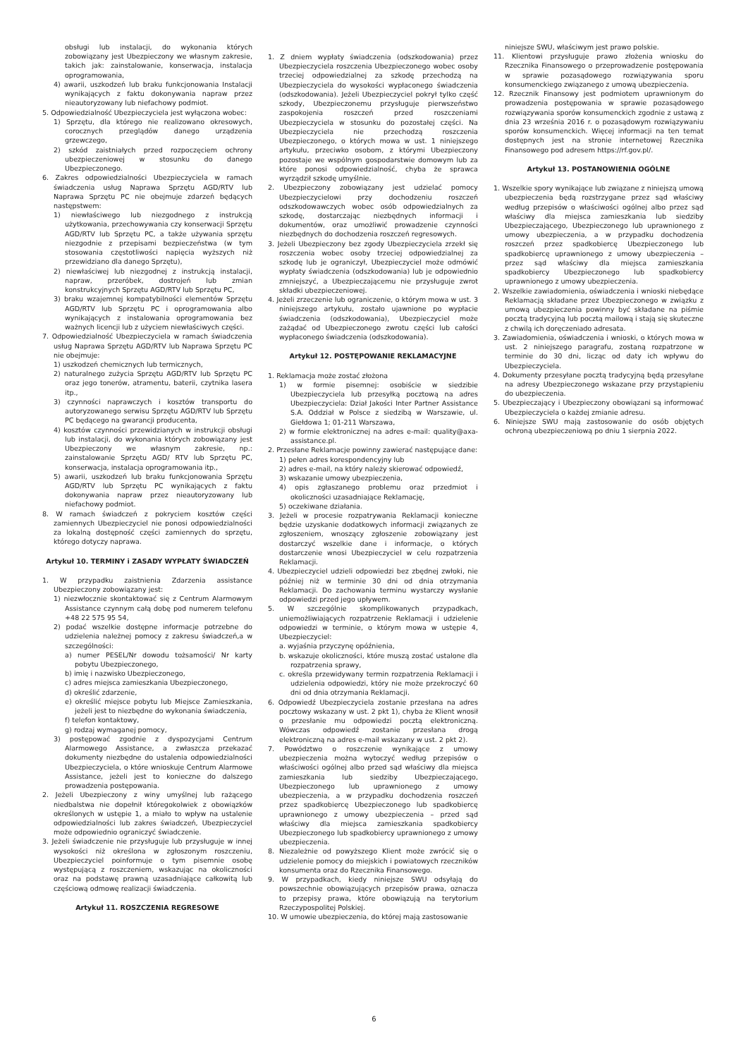obsługi lub instalacji, do wykonania których zobowiązany jest Ubezpieczony we własnym zakresie, takich jak: zainstalowanie, konserwacja, instalacja oprogramowania,
4) awarii, uszkodzeń lub braku funkcjonowania Instalacji wynikających z faktu dokonywania napraw przez nieautoryzowany lub niefachowy podmiot.
5. Odpowiedzialność Ubezpieczyciela jest wyłączona wobec:
1) Sprzętu, dla którego nie realizowano okresowych, corocznych przeglądów danego urządzenia grzewczego,
2) szkód zaistniałych przed rozpoczęciem ochrony ubezpieczeniowej w stosunku do danego Ubezpieczonego.
6. Zakres odpowiedzialności Ubezpieczyciela w ramach świadczenia usług Naprawa Sprzętu AGD/RTV lub Naprawa Sprzętu PC nie obejmuje zdarzeń będących następstwem:
1) niewłaściwego lub niezgodnego z instrukcją użytkowania, przechowywania czy konserwacji Sprzętu AGD/RTV lub Sprzętu PC, a także używania sprzętu niezgodnie z przepisami bezpieczeństwa (w tym stosowania częstotliwości napięcia wyższych niż przewidziano dla danego Sprzętu),
2) niewłaściwej lub niezgodnej z instrukcją instalacji, napraw, przeróbek, dostrojeń lub zmian konstrukcyjnych Sprzętu AGD/RTV lub Sprzętu PC,
3) braku wzajemnej kompatybilności elementów Sprzętu AGD/RTV lub Sprzętu PC i oprogramowania albo wynikających z instalowania oprogramowania bez ważnych licencji lub z użyciem niewłaściwych części.
7. Odpowiedzialność Ubezpieczyciela w ramach świadczenia usług Naprawa Sprzętu AGD/RTV lub Naprawa Sprzętu PC nie obejmuje:
1) uszkodzeń chemicznych lub termicznych,
2) naturalnego zużycia Sprzętu AGD/RTV lub Sprzętu PC oraz jego tonerów, atramentu, baterii, czytnika lasera itp.,
3) czynności naprawczych i kosztów transportu do autoryzowanego serwisu Sprzętu AGD/RTV lub Sprzętu PC będącego na gwarancji producenta,
4) kosztów czynności przewidzianych w instrukcji obsługi lub instalacji, do wykonania których zobowiązany jest Ubezpieczony we własnym zakresie, np.: zainstalowanie Sprzętu AGD/ RTV lub Sprzętu PC, konserwacja, instalacja oprogramowania itp.,
5) awarii, uszkodzeń lub braku funkcjonowania Sprzętu AGD/RTV lub Sprzętu PC wynikających z faktu dokonywania napraw przez nieautoryzowany lub niefachowy podmiot.
8. W ramach świadczeń z pokryciem kosztów części zamiennych Ubezpieczyciel nie ponosi odpowiedzialności za lokalną dostępność części zamiennych do sprzętu, którego dotyczy naprawa.
Artykuł 10. TERMINY i ZASADY WYPŁATY ŚWIADCZEŃ
1. W przypadku zaistnienia Zdarzenia assistance Ubezpieczony zobowiązany jest:
1) niezwłocznie skontaktować się z Centrum Alarmowym Assistance czynnym całą dobę pod numerem telefonu +48 22 575 95 54,
2) podać wszelkie dostępne informacje potrzebne do udzielenia należnej pomocy z zakresu świadczeń,a w szczególności:
a) numer PESEL/Nr dowodu tożsamości/ Nr karty pobytu Ubezpieczonego,
b) imię i nazwisko Ubezpieczonego,
c) adres miejsca zamieszkania Ubezpieczonego,
d) określić zdarzenie,
e) określić miejsce pobytu lub Miejsce Zamieszkania, jeżeli jest to niezbędne do wykonania świadczenia,
f) telefon kontaktowy,
g) rodzaj wymaganej pomocy,
3) postępować zgodnie z dyspozycjami Centrum Alarmowego Assistance, a zwłaszcza przekazać dokumenty niezbędne do ustalenia odpowiedzialności Ubezpieczyciela, o które wnioskuje Centrum Alarmowe Assistance, jeżeli jest to konieczne do dalszego prowadzenia postępowania.
2. Jeżeli Ubezpieczony z winy umyślnej lub rażącego niedbalstwa nie dopełnił któregokolwiek z obowiązków określonych w ustępie 1, a miało to wpływ na ustalenie odpowiedzialności lub zakres świadczeń, Ubezpieczyciel może odpowiednio ograniczyć świadczenie.
3. Jeżeli świadczenie nie przysługuje lub przysługuje w innej wysokości niż określona w zgłoszonym roszczeniu, Ubezpieczyciel poinformuje o tym pisemnie osobę występującą z roszczeniem, wskazując na okoliczności oraz na podstawę prawną uzasadniające całkowitą lub częściową odmowę realizacji świadczenia.
Artykuł 11. ROSZCZENIA REGRESOWE
1. Z dniem wypłaty świadczenia (odszkodowania) przez Ubezpieczyciela roszczenia Ubezpieczonego wobec osoby trzeciej odpowiedzialnej za szkodę przechodzą na Ubezpieczyciela do wysokości wypłaconego świadczenia (odszkodowania). Jeżeli Ubezpieczyciel pokrył tylko część szkody, Ubezpieczonemu przysługuje pierwszeństwo zaspokojenia roszczeń przed roszczeniami Ubezpieczyciela w stosunku do pozostałej części. Na Ubezpieczyciela nie przechodzą roszczenia Ubezpieczonego, o których mowa w ust. 1 niniejszego artykułu, przeciwko osobom, z którymi Ubezpieczony pozostaje we wspólnym gospodarstwie domowym lub za które ponosi odpowiedzialność, chyba że sprawca wyrządził szkodę umyślnie.
2. Ubezpieczony zobowiązany jest udzielać pomocy Ubezpieczycielowi przy dochodzeniu roszczeń odszkodowawczych wobec osób odpowiedzialnych za szkodę, dostarczając niezbędnych informacji i dokumentów, oraz umożliwić prowadzenie czynności niezbędnych do dochodzenia roszczeń regresowych.
3. Jeżeli Ubezpieczony bez zgody Ubezpieczyciela zrzekł się roszczenia wobec osoby trzeciej odpowiedzialnej za szkodę lub je ograniczył, Ubezpieczyciel może odmówić wypłaty świadczenia (odszkodowania) lub je odpowiednio zmniejszyć, a Ubezpieczającemu nie przysługuje zwrot składki ubezpieczeniowej.
4. Jeżeli zrzeczenie lub ograniczenie, o którym mowa w ust. 3 niniejszego artykułu, zostało ujawnione po wypłacie świadczenia (odszkodowania), Ubezpieczyciel może zażądać od Ubezpieczonego zwrotu części lub całości wypłaconego świadczenia (odszkodowania).
Artykuł 12. POSTĘPOWANIE REKLAMACYJNE
1. Reklamacja może zostać złożona
1) w formie pisemnej: osobiście w siedzibie Ubezpieczyciela lub przesyłką pocztową na adres Ubezpieczyciela: Dział Jakości Inter Partner Assistance S.A. Oddział w Polsce z siedzibą w Warszawie, ul. Giełdowa 1; 01-211 Warszawa,
2) w formie elektronicznej na adres e-mail: quality@axa-assistance.pl.
2. Przesłane Reklamacje powinny zawierać następujące dane:
1) pełen adres korespondencyjny lub
2) adres e-mail, na który należy skierować odpowiedź,
3) wskazanie umowy ubezpieczenia,
4) opis zgłaszanego problemu oraz przedmiot i okoliczności uzasadniające Reklamację,
5) oczekiwane działania.
3. Jeżeli w procesie rozpatrywania Reklamacji konieczne będzie uzyskanie dodatkowych informacji związanych ze zgłoszeniem, wnoszący zgłoszenie zobowiązany jest dostarczyć wszelkie dane i informacje, o których dostarczenie wnosi Ubezpieczyciel w celu rozpatrzenia Reklamacji.
4. Ubezpieczyciel udzieli odpowiedzi bez zbędnej zwłoki, nie później niż w terminie 30 dni od dnia otrzymania Reklamacji. Do zachowania terminu wystarczy wysłanie odpowiedzi przed jego upływem.
5. W szczególnie skomplikowanych przypadkach, uniemożliwiających rozpatrzenie Reklamacji i udzielenie odpowiedzi w terminie, o którym mowa w ustępie 4, Ubezpieczyciel:
a. wyjaśnia przyczynę opóźnienia,
b. wskazuje okoliczności, które muszą zostać ustalone dla rozpatrzenia sprawy,
c. określa przewidywany termin rozpatrzenia Reklamacji i udzielenia odpowiedzi, który nie może przekroczyć 60 dni od dnia otrzymania Reklamacji.
6. Odpowiedź Ubezpieczyciela zostanie przesłana na adres pocztowy wskazany w ust. 2 pkt 1), chyba że Klient wnosił o przesłanie mu odpowiedzi pocztą elektroniczną. Wówczas odpowiedź zostanie przesłana drogą elektroniczną na adres e-mail wskazany w ust. 2 pkt 2).
7. Powództwo o roszczenie wynikające z umowy ubezpieczenia można wytoczyć według przepisów o właściwości ogólnej albo przed sąd właściwy dla miejsca zamieszkania lub siedziby Ubezpieczającego, Ubezpieczonego lub uprawnionego z umowy ubezpieczenia, a w przypadku dochodzenia roszczeń przez spadkobiercę Ubezpieczonego lub spadkobiercę uprawnionego z umowy ubezpieczenia – przed sąd właściwy dla miejsca zamieszkania spadkobiercy Ubezpieczonego lub spadkobiercy uprawnionego z umowy ubezpieczenia.
8. Niezależnie od powyższego Klient może zwrócić się o udzielenie pomocy do miejskich i powiatowych rzeczników konsumenta oraz do Rzecznika Finansowego.
9. W przypadkach, kiedy niniejsze SWU odsyłają do powszechnie obowiązujących przepisów prawa, oznacza to przepisy prawa, które obowiązują na terytorium Rzeczypospolitej Polskiej.
10. W umowie ubezpieczenia, do której mają zastosowanie
niniejsze SWU, właściwym jest prawo polskie.
11. Klientowi przysługuje prawo złożenia wniosku do Rzecznika Finansowego o przeprowadzenie postępowania w sprawie pozasądowego rozwiązywania sporu konsumenckiego związanego z umową ubezpieczenia.
12. Rzecznik Finansowy jest podmiotem uprawnionym do prowadzenia postępowania w sprawie pozasądowego rozwiązywania sporów konsumenckich zgodnie z ustawą z dnia 23 września 2016 r. o pozasądowym rozwiązywaniu sporów konsumenckich. Więcej informacji na ten temat dostępnych jest na stronie internetowej Rzecznika Finansowego pod adresem https://rf.gov.pl/.
Artykuł 13. POSTANOWIENIA OGÓLNE
1. Wszelkie spory wynikające lub związane z niniejszą umową ubezpieczenia będą rozstrzygane przez sąd właściwy według przepisów o właściwości ogólnej albo przez sąd właściwy dla miejsca zamieszkania lub siedziby Ubezpieczającego, Ubezpieczonego lub uprawnionego z umowy ubezpieczenia, a w przypadku dochodzenia roszczeń przez spadkobiercę Ubezpieczonego lub spadkobiercę uprawnionego z umowy ubezpieczenia – przez sąd właściwy dla miejsca zamieszkania spadkobiercy Ubezpieczonego lub spadkobiercy uprawnionego z umowy ubezpieczenia.
2. Wszelkie zawiadomienia, oświadczenia i wnioski niebędące Reklamacją składane przez Ubezpieczonego w związku z umową ubezpieczenia powinny być składane na piśmie pocztą tradycyjną lub pocztą mailową i stają się skuteczne z chwilą ich doręczeniado adresata.
3. Zawiadomienia, oświadczenia i wnioski, o których mowa w ust. 2 niniejszego paragrafu, zostaną rozpatrzone w terminie do 30 dni, licząc od daty ich wpływu do Ubezpieczyciela.
4. Dokumenty przesyłane pocztą tradycyjną będą przesyłane na adresy Ubezpieczonego wskazane przy przystąpieniu do ubezpieczenia.
5. Ubezpieczający i Ubezpieczony obowiązani są informować Ubezpieczyciela o każdej zmianie adresu.
6. Niniejsze SWU mają zastosowanie do osób objętych ochroną ubezpieczeniową po dniu 1 sierpnia 2022.
6